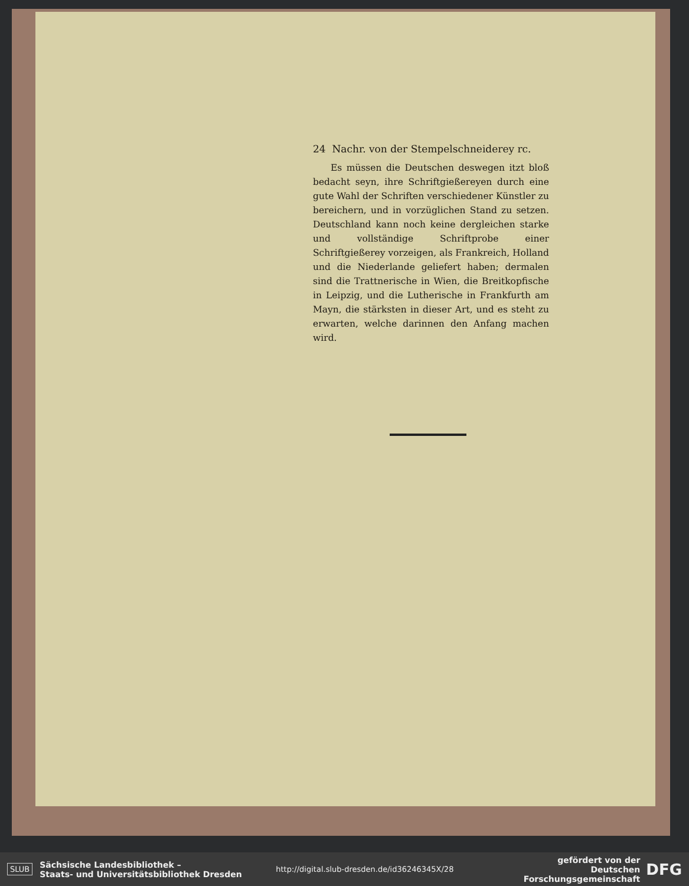24 Nachr. von der Stempelschneiderey rc.
Es müssen die Deutschen deswegen itzt bloß bedacht seyn, ihre Schriftgießereyen durch eine gute Wahl der Schriften verschiedener Künstler zu bereichern, und in vorzüglichen Stand zu setzen. Deutschland kann noch keine dergleichen starke und vollständige Schriftprobe einer Schriftgießerey vorzeigen, als Frankreich, Holland und die Niederlande geliefert haben; dermalen sind die Trattnerische in Wien, die Breitkopfische in Leipzig, und die Lutherische in Frankfurth am Mayn, die stärksten in dieser Art, und es steht zu erwarten, welche darinnen den Anfang machen wird.
SLUB
Sächsische Landesbibliothek –
Staats- und Universitätsbibliothek Dresden
http://digital.slub-dresden.de/id36246345X/28
gefördert von der
Deutschen Forschungsgemeinschaft
DFG